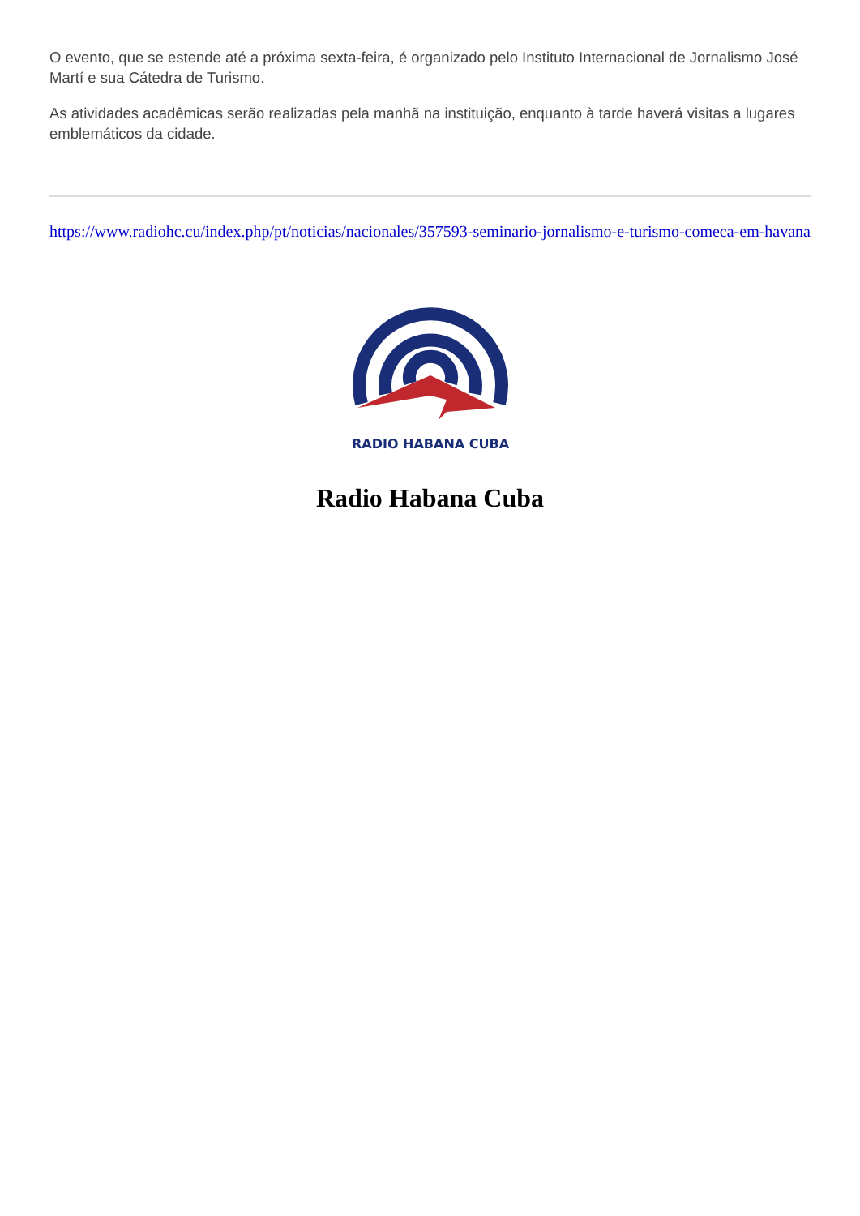O evento, que se estende até a próxima sexta-feira, é organizado pelo Instituto Internacional de Jornalismo José Martí e sua Cátedra de Turismo.
As atividades acadêmicas serão realizadas pela manhã na instituição, enquanto à tarde haverá visitas a lugares emblemáticos da cidade.
https://www.radiohc.cu/index.php/pt/noticias/nacionales/357593-seminario-jornalismo-e-turismo-comeca-em-havana
RADIO HABANA CUBA
Radio Habana Cuba